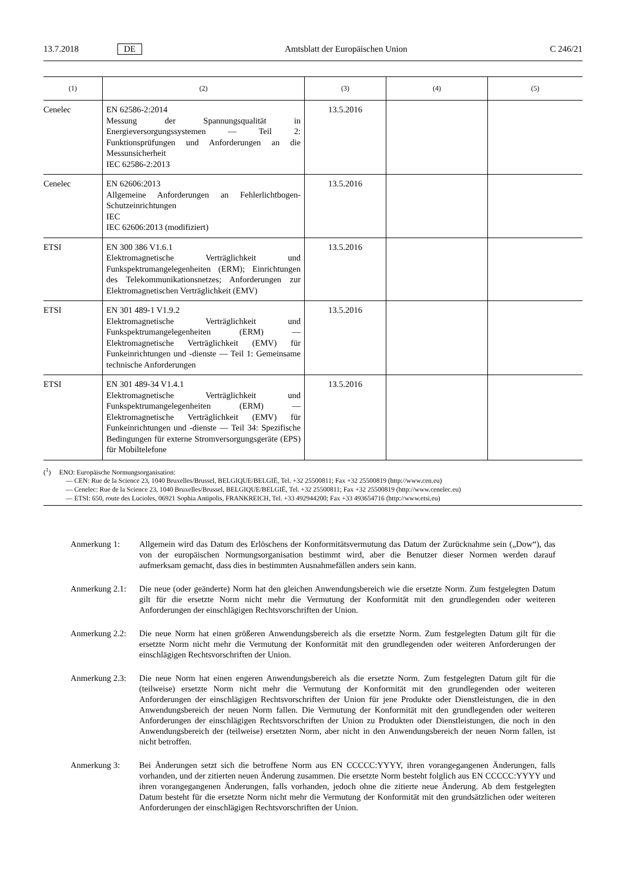13.7.2018 DE Amtsblatt der Europäischen Union C 246/21
| (1) | (2) | (3) | (4) | (5) |
| --- | --- | --- | --- | --- |
| Cenelec | EN 62586-2:2014 Messung der Spannungsqualität in Energieversorgungssystemen — Teil 2: Funktionsprüfungen und Anforderungen an die Messunsicherheit IEC 62586-2:2013 | 13.5.2016 | | |
| Cenelec | EN 62606:2013 Allgemeine Anforderungen an Fehlerlichtbogen-Schutzeinrichtungen IEC IEC 62606:2013 (modifiziert) | 13.5.2016 | | |
| ETSI | EN 300 386 V1.6.1 Elektromagnetische Verträglichkeit und Funkspektrumangelegenheiten (ERM); Einrichtungen des Telekommunikationsnetzes; Anforderungen zur Elektromagnetischen Verträglichkeit (EMV) | 13.5.2016 | | |
| ETSI | EN 301 489-1 V1.9.2 Elektromagnetische Verträglichkeit und Funkspektrumangelegenheiten (ERM) — Elektromagnetische Verträglichkeit (EMV) für Funkeinrichtungen und -dienste — Teil 1: Gemeinsame technische Anforderungen | 13.5.2016 | | |
| ETSI | EN 301 489-34 V1.4.1 Elektromagnetische Verträglichkeit und Funkspektrumangelegenheiten (ERM) — Elektromagnetische Verträglichkeit (EMV) für Funkeinrichtungen und -dienste — Teil 34: Spezifische Bedingungen für externe Stromversorgungsgeräte (EPS) für Mobiltelefone | 13.5.2016 | | |
(<sup>1</sup>) ENO: Europäische Normungsorganisation:
— CEN: Rue de la Science 23, 1040 Bruxelles/Brussel, BELGIQUE/BELGIË, Tel. +32 25500811; Fax +32 25500819 (http://www.cen.eu)
— Cenelec: Rue de la Science 23, 1040 Bruxelles/Brussel, BELGIQUE/BELGIË, Tel. +32 25500811; Fax +32 25500819 (http://www.cenelec.eu)
— ETSI: 650, route des Lucioles, 06921 Sophia Antipolis, FRANKREICH, Tel. +33 492944200; Fax +33 493654716 (http://www.etsi.eu)
Anmerkung 1: Allgemein wird das Datum des Erlöschens der Konformitätsvermutung das Datum der Zurücknahme sein („Dow“), das von der europäischen Normungsorganisation bestimmt wird, aber die Benutzer dieser Normen werden darauf aufmerksam gemacht, dass dies in bestimmten Ausnahmefällen anders sein kann.
Anmerkung 2.1: Die neue (oder geänderte) Norm hat den gleichen Anwendungsbereich wie die ersetzte Norm. Zum festgelegten Datum gilt für die ersetzte Norm nicht mehr die Vermutung der Konformität mit den grundlegenden oder weiteren Anforderungen der einschlägigen Rechtsvorschriften der Union.
Anmerkung 2.2: Die neue Norm hat einen größeren Anwendungsbereich als die ersetzte Norm. Zum festgelegten Datum gilt für die ersetzte Norm nicht mehr die Vermutung der Konformität mit den grundlegenden oder weiteren Anforderungen der einschlägigen Rechtsvorschriften der Union.
Anmerkung 2.3: Die neue Norm hat einen engeren Anwendungsbereich als die ersetzte Norm. Zum festgelegten Datum gilt für die (teilweise) ersetzte Norm nicht mehr die Vermutung der Konformität mit den grundlegenden oder weiteren Anforderungen der einschlägigen Rechtsvorschriften der Union für jene Produkte oder Dienstleistungen, die in den Anwendungsbereich der neuen Norm fallen. Die Vermutung der Konformität mit den grundlegenden oder weiteren Anforderungen der einschlägigen Rechtsvorschriften der Union zu Produkten oder Dienstleistungen, die noch in den Anwendungsbereich der (teilweise) ersetzten Norm, aber nicht in den Anwendungsbereich der neuen Norm fallen, ist nicht betroffen.
Anmerkung 3: Bei Änderungen setzt sich die betroffene Norm aus EN CCCCC:YYYY, ihren vorangegangenen Änderungen, falls vorhanden, und der zitierten neuen Änderung zusammen. Die ersetzte Norm besteht folglich aus EN CCCCC:YYYY und ihren vorangegangenen Änderungen, falls vorhanden, jedoch ohne die zitierte neue Änderung. Ab dem festgelegten Datum besteht für die ersetzte Norm nicht mehr die Vermutung der Konformität mit den grundsätzlichen oder weiteren Anforderungen der einschlägigen Rechtsvorschriften der Union.